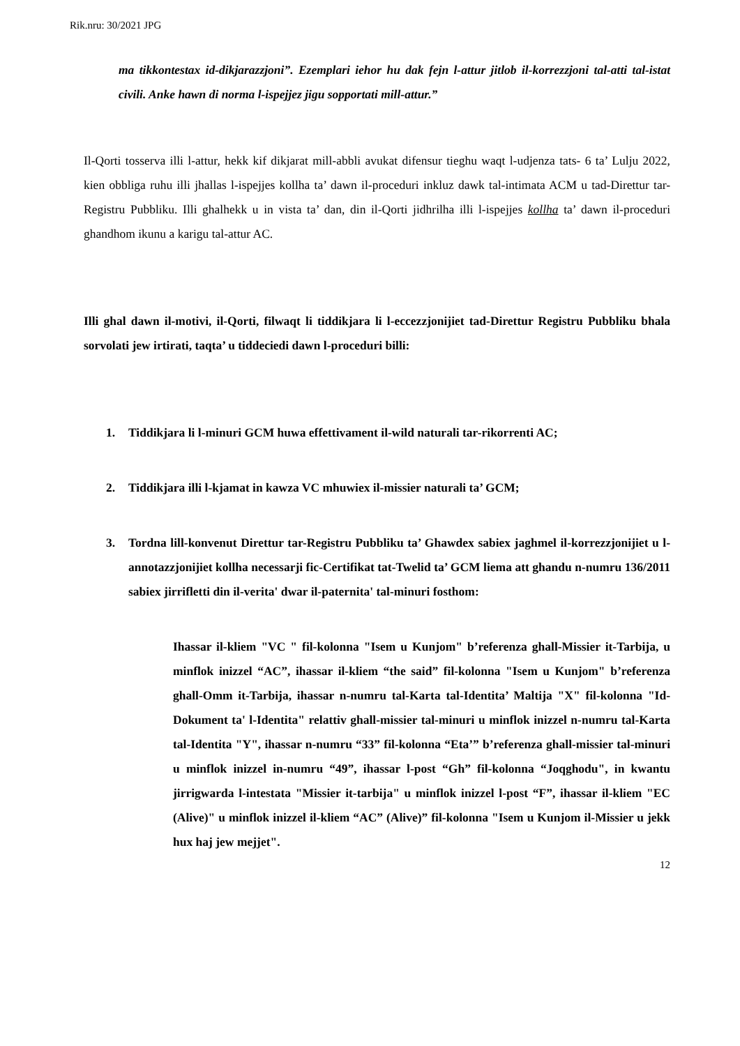Rik.nru: 30/2021 JPG
ma tikkontestax id-dikjarazzjoni”. Ezemplari iehor hu dak fejn l-attur jitlob il-korrezzjoni tal-atti tal-istat civili. Anke hawn di norma l-ispejjez jigu sopportati mill-attur.”
Il-Qorti tosserva illi l-attur, hekk kif dikjarat mill-abbli avukat difensur tieghu waqt l-udjenza tats- 6 ta’ Lulju 2022, kien obbliga ruhu illi jhallas l-ispejjes kollha ta’ dawn il-proceduri inkluz dawk tal-intimata ACM u tad-Direttur tar-Registru Pubbliku. Illi ghalhekk u in vista ta’ dan, din il-Qorti jidhrilha illi l-ispejjes kollha ta’ dawn il-proceduri ghandhom ikunu a karigu tal-attur AC.
Illi ghal dawn il-motivi, il-Qorti, filwaqt li tiddikjara li l-eccezzjonijiet tad-Direttur Registru Pubbliku bhala sorvolati jew irtirati, taqta’ u tiddeciedi dawn l-proceduri billi:
1.
Tiddikjara li l-minuri GCM huwa effettivament il-wild naturali tar-rikorrenti AC;
2.
Tiddikjara illi l-kjamat in kawza VC mhuwiex il-missier naturali ta’ GCM;
3.
Tordna lill-konvenut Direttur tar-Registru Pubbliku ta’ Ghawdex sabiex jaghmel il-korrezzjonijiet u l-annotazzjonijiet kollha necessarji fic-Certifikat tat-Twelid ta’ GCM liema att ghandu n-numru 136/2011 sabiex jirrifletti din il-verita' dwar il-paternita' tal-minuri fosthom:
Ihassar il-kliem "VC " fil-kolonna "Isem u Kunjom" b’referenza ghall-Missier it-Tarbija, u minflok inizzel “AC”, ihassar il-kliem “the said” fil-kolonna "Isem u Kunjom" b’referenza ghall-Omm it-Tarbija, ihassar n-numru tal-Karta tal-Identita’ Maltija "X" fil-kolonna "Id-Dokument ta' l-Identita" relattiv ghall-missier tal-minuri u minflok inizzel n-numru tal-Karta tal-Identita "Y", ihassar n-numru “33” fil-kolonna “Eta’” b’referenza ghall-missier tal-minuri u minflok inizzel in-numru “49”, ihassar l-post “Gh” fil-kolonna “Joqghodu", in kwantu jirrigwarda l-intestata "Missier it-tarbija" u minflok inizzel l-post “F”, ihassar il-kliem "EC (Alive)" u minflok inizzel il-kliem “AC” (Alive)” fil-kolonna "Isem u Kunjom il-Missier u jekk hux haj jew mejjet".
12